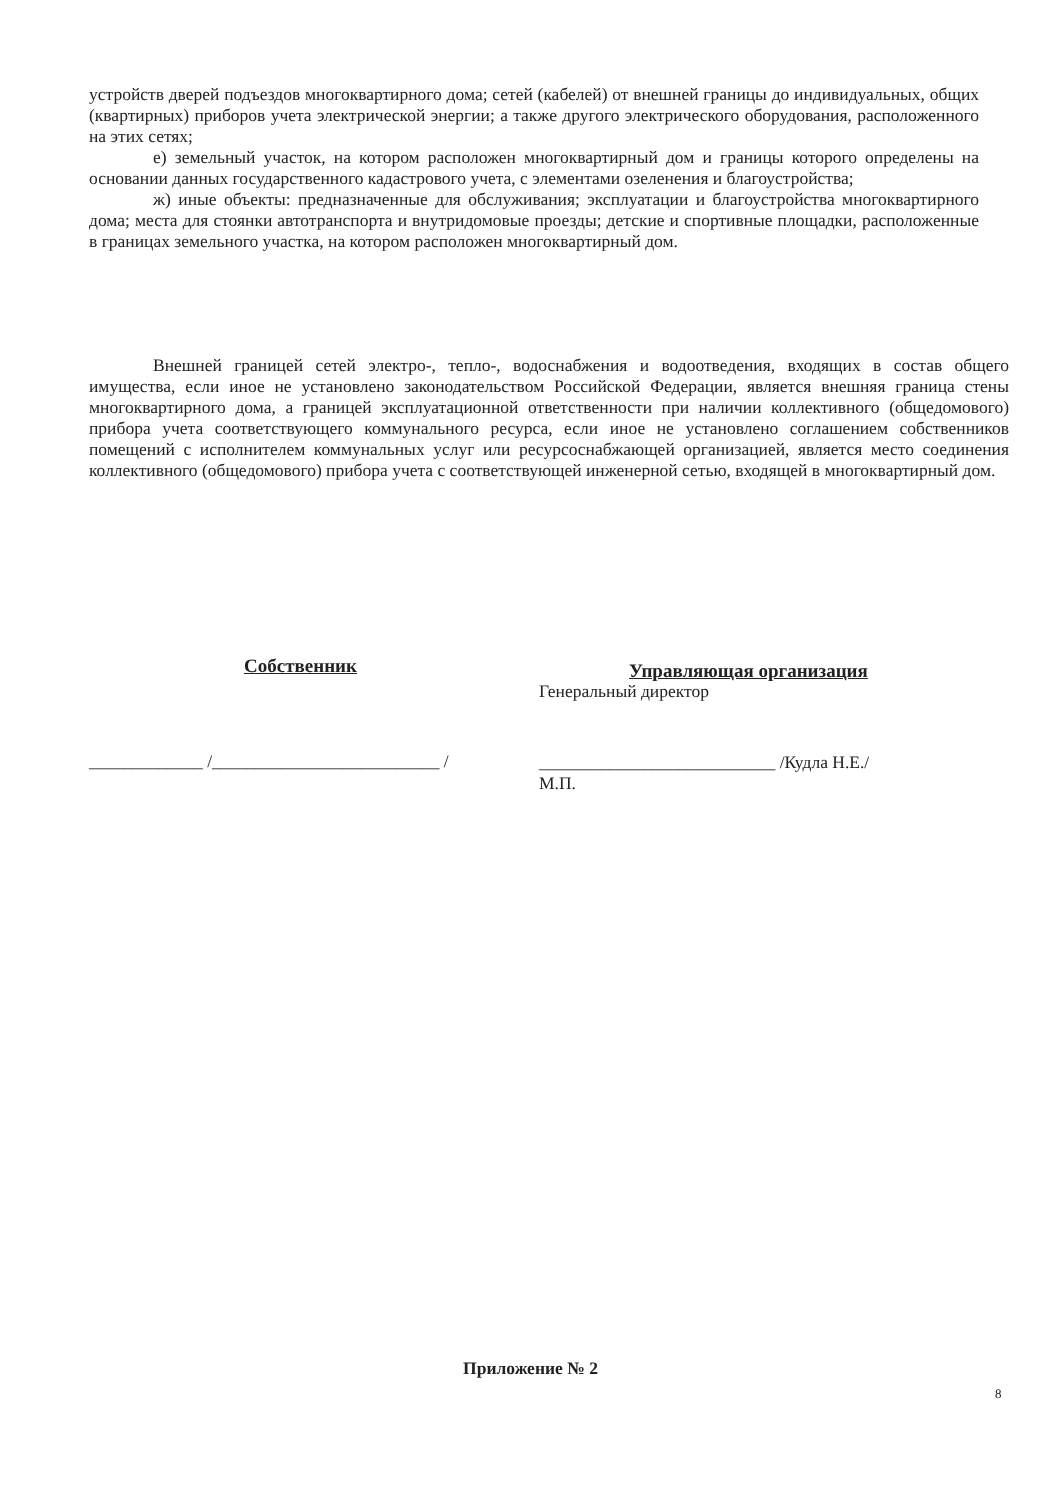устройств дверей подъездов многоквартирного дома; сетей (кабелей) от внешней границы до индивидуальных, общих (квартирных) приборов учета электрической энергии; а также другого электрического оборудования, расположенного на этих сетях;
е) земельный участок, на котором расположен многоквартирный дом и границы которого определены на основании данных государственного кадастрового учета, с элементами озеленения и благоустройства;
ж) иные объекты: предназначенные для обслуживания; эксплуатации и благоустройства многоквартирного дома; места для стоянки автотранспорта и внутридомовые проезды; детские и спортивные площадки, расположенные в границах земельного участка, на котором расположен многоквартирный дом.
Внешней границей сетей электро-, тепло-, водоснабжения и водоотведения, входящих в состав общего имущества, если иное не установлено законодательством Российской Федерации, является внешняя граница стены многоквартирного дома, а границей эксплуатационной ответственности при наличии коллективного (общедомового) прибора учета соответствующего коммунального ресурса, если иное не установлено соглашением собственников помещений с исполнителем коммунальных услуг или ресурсоснабжающей организацией, является место соединения коллективного (общедомового) прибора учета с соответствующей инженерной сетью, входящей в многоквартирный дом.
Собственник
_____________ /__________________________ /
Управляющая организация
Генеральный директор
___________________________ /Кудла Н.Е./
М.П.
Приложение № 2
8